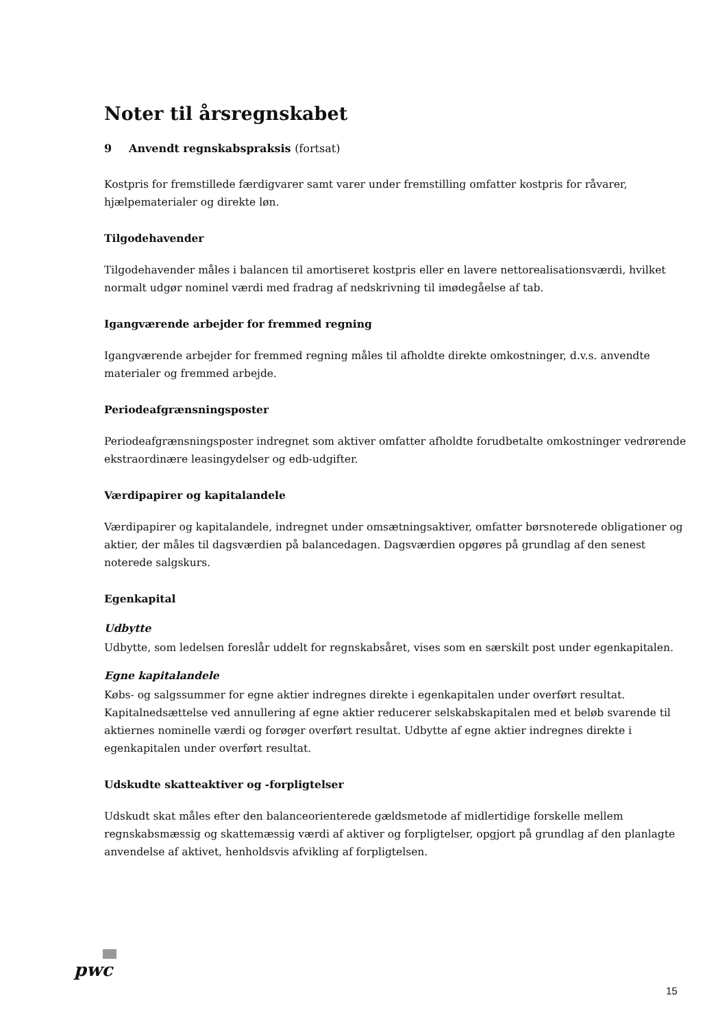Noter til årsregnskabet
9 Anvendt regnskabspraksis (fortsat)
Kostpris for fremstillede færdigvarer samt varer under fremstilling omfatter kostpris for råvarer, hjælpematerialer og direkte løn.
Tilgodehavender
Tilgodehavender måles i balancen til amortiseret kostpris eller en lavere nettorealisationsværdi, hvilket normalt udgør nominel værdi med fradrag af nedskrivning til imødegåelse af tab.
Igangværende arbejder for fremmed regning
Igangværende arbejder for fremmed regning måles til afholdte direkte omkostninger, d.v.s. anvendte materialer og fremmed arbejde.
Periodeafgrænsningsposter
Periodeafgrænsningsposter indregnet som aktiver omfatter afholdte forudbetalte omkostninger vedrørende ekstraordinære leasingydelser og edb-udgifter.
Værdipapirer og kapitalandele
Værdipapirer og kapitalandele, indregnet under omsætningsaktiver, omfatter børsnoterede obligationer og aktier, der måles til dagsværdien på balancedagen. Dagsværdien opgøres på grundlag af den senest noterede salgskurs.
Egenkapital
Udbytte
Udbytte, som ledelsen foreslår uddelt for regnskabsåret, vises som en særskilt post under egenkapitalen.
Egne kapitalandele
Købs- og salgssummer for egne aktier indregnes direkte i egenkapitalen under overført resultat. Kapitalnedsættelse ved annullering af egne aktier reducerer selskabskapitalen med et beløb svarende til aktiernes nominelle værdi og forøger overført resultat. Udbytte af egne aktier indregnes direkte i egenkapitalen under overført resultat.
Udskudte skatteaktiver og -forpligtelser
Udskudt skat måles efter den balanceorienterede gældsmetode af midlertidige forskelle mellem regnskabsmæssig og skattemæssig værdi af aktiver og forpligtelser, opgjort på grundlag af den planlagte anvendelse af aktivet, henholdsvis afvikling af forpligtelsen.
pwc
15